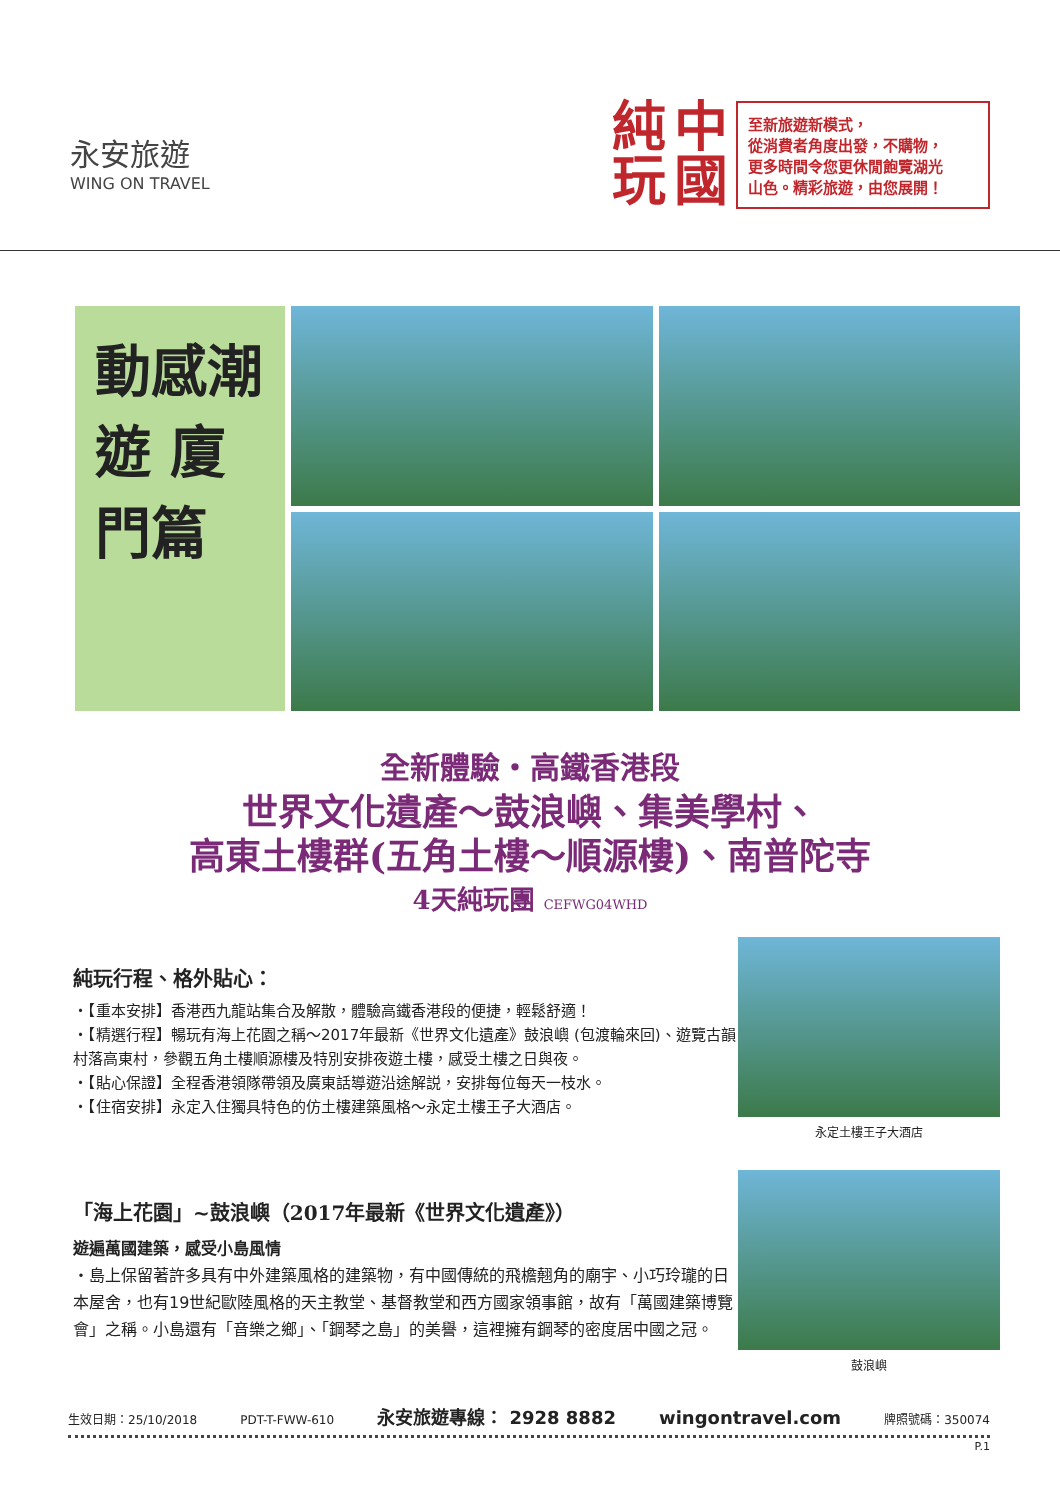永安旅遊
WING ON TRAVEL
純
玩
中
國
至新旅遊新模式，
從消費者角度出發，不購物，
更多時間令您更休閒飽覽湖光
山色。精彩旅遊，由您展開！
動感潮遊 廈門篇
全新體驗・高鐵香港段
世界文化遺產～鼓浪嶼、集美學村、
高東土樓群(五角土樓～順源樓)、南普陀寺
4天純玩團 CEFWG04WHD
純玩行程、格外貼心：
・【重本安排】香港西九龍站集合及解散，體驗高鐵香港段的便捷，輕鬆舒適！
・【精選行程】暢玩有海上花園之稱～2017年最新《世界文化遺產》鼓浪嶼 (包渡輪來回)、遊覽古韻村落高東村，參觀五角土樓順源樓及特別安排夜遊土樓，感受土樓之日與夜。
・【貼心保證】全程香港領隊帶領及廣東話導遊沿途解説，安排每位每天一枝水。
・【住宿安排】永定入住獨具特色的仿土樓建築風格～永定土樓王子大酒店。
永定土樓王子大酒店
「海上花園」~鼓浪嶼（2017年最新《世界文化遺產》）
遊遍萬國建築，感受小島風情
・島上保留著許多具有中外建築風格的建築物，有中國傳統的飛檐翹角的廟宇、小巧玲瓏的日本屋舍，也有19世紀歐陸風格的天主教堂、基督教堂和西方國家領事館，故有「萬國建築博覽會」之稱。小島還有「音樂之鄉」、「鋼琴之島」的美譽，這裡擁有鋼琴的密度居中國之冠。
鼓浪嶼
生效日期：25/10/2018 PDT-T-FWW-610 永安旅遊專線： 2928 8882 wingontravel.com 牌照號碼：350074
P.1